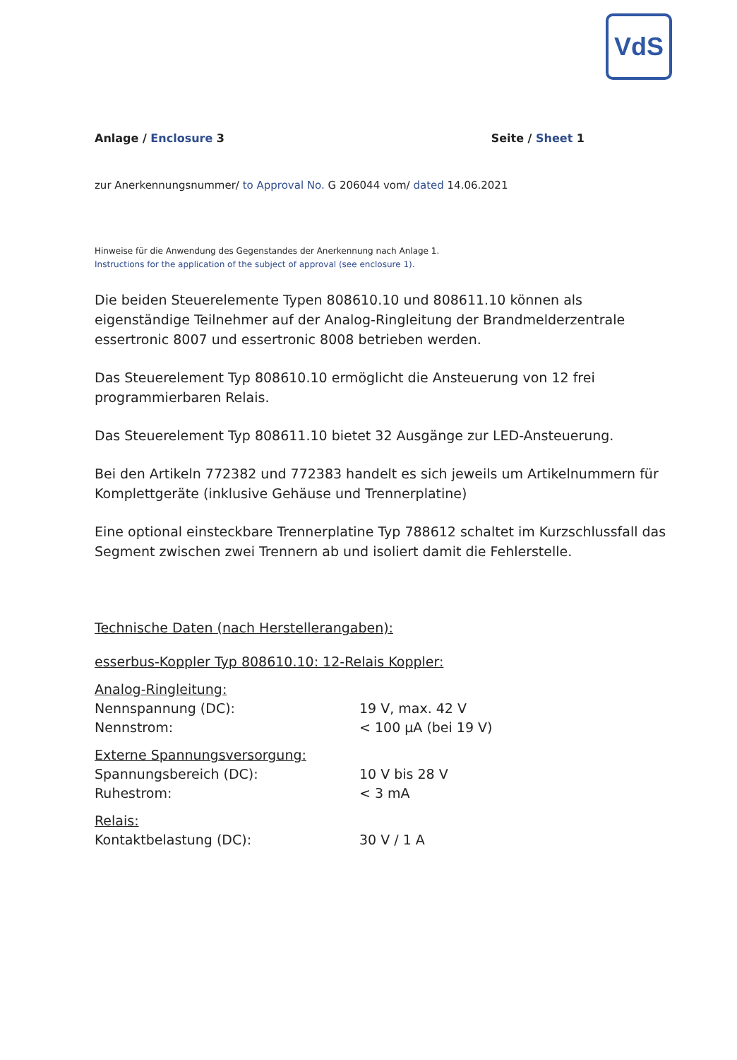VdS
Anlage / Enclosure 3 Seite / Sheet 1
zur Anerkennungsnummer/ to Approval No. G 206044 vom/ dated 14.06.2021
Hinweise für die Anwendung des Gegenstandes der Anerkennung nach Anlage 1.
Instructions for the application of the subject of approval (see enclosure 1).
Die beiden Steuerelemente Typen 808610.10 und 808611.10 können als eigenständige Teilnehmer auf der Analog-Ringleitung der Brandmelderzentrale essertronic 8007 und essertronic 8008 betrieben werden.
Das Steuerelement Typ 808610.10 ermöglicht die Ansteuerung von 12 frei programmierbaren Relais.
Das Steuerelement Typ 808611.10 bietet 32 Ausgänge zur LED-Ansteuerung.
Bei den Artikeln 772382 und 772383 handelt es sich jeweils um Artikelnummern für Komplettgeräte (inklusive Gehäuse und Trennerplatine)
Eine optional einsteckbare Trennerplatine Typ 788612 schaltet im Kurzschlussfall das Segment zwischen zwei Trennern ab und isoliert damit die Fehlerstelle.
Technische Daten (nach Herstellerangaben):
esserbus-Koppler Typ 808610.10: 12-Relais Koppler:
| Analog-Ringleitung: | |
| Nennspannung (DC): | 19 V, max. 42 V |
| Nennstrom: | < 100 µA (bei 19 V) |
| Externe Spannungsversorgung: | |
| Spannungsbereich (DC): | 10 V bis 28 V |
| Ruhestrom: | < 3 mA |
| Relais: | |
| Kontaktbelastung (DC): | 30 V / 1 A |